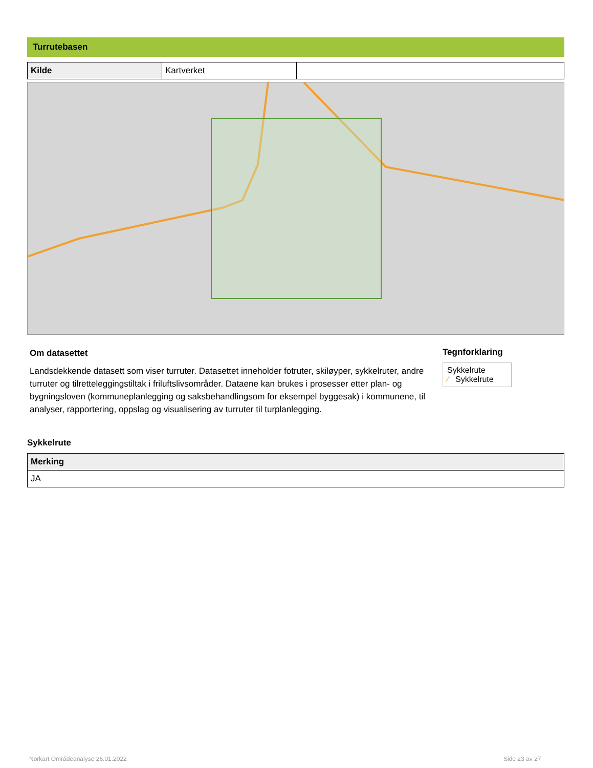Turrutebasen
| Kilde | Kartverket | |
Om datasettet
Landsdekkende datasett som viser turruter. Datasettet inneholder fotruter, skiløyper, sykkelruter, andre turruter og tilretteleggingstiltak i friluftslivsområder. Dataene kan brukes i prosesser etter plan- og bygningsloven (kommuneplanlegging og saksbehandlingsom for eksempel byggesak) i kommunene, til analyser, rapportering, oppslag og visualisering av turruter til turplanlegging.
Tegnforklaring
Sykkelrute
⁄ Sykkelrute
Sykkelrute
| Merking |
| --- |
| JA |
Norkart Områdeanalyse 26.01.2022
Side 23 av 27